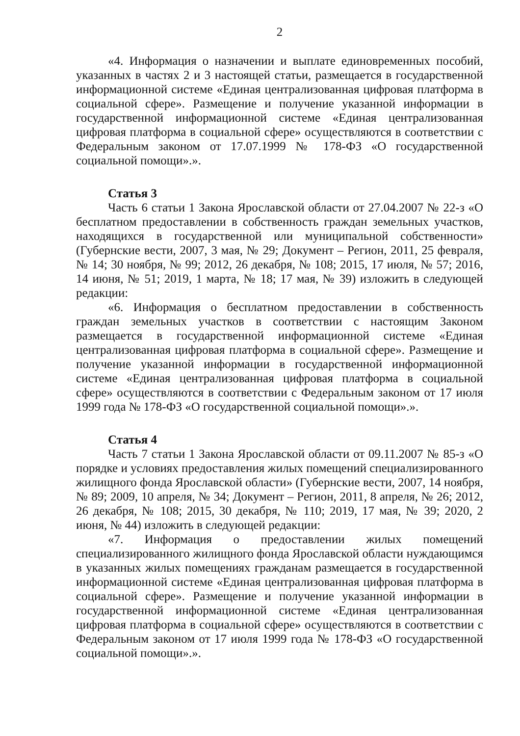2
«4. Информация о назначении и выплате единовременных пособий, указанных в частях 2 и 3 настоящей статьи, размещается в государственной информационной системе «Единая централизованная цифровая платформа в социальной сфере». Размещение и получение указанной информации в государственной информационной системе «Единая централизованная цифровая платформа в социальной сфере» осуществляются в соответствии с Федеральным законом от 17.07.1999 № 178-ФЗ «О государственной социальной помощи».».
Статья 3
Часть 6 статьи 1 Закона Ярославской области от 27.04.2007 № 22-з «О бесплатном предоставлении в собственность граждан земельных участков, находящихся в государственной или муниципальной собственности» (Губернские вести, 2007, 3 мая, № 29; Документ – Регион, 2011, 25 февраля, № 14; 30 ноября, № 99; 2012, 26 декабря, № 108; 2015, 17 июля, № 57; 2016, 14 июня, № 51; 2019, 1 марта, № 18; 17 мая, № 39) изложить в следующей редакции:
«6. Информация о бесплатном предоставлении в собственность граждан земельных участков в соответствии с настоящим Законом размещается в государственной информационной системе «Единая централизованная цифровая платформа в социальной сфере». Размещение и получение указанной информации в государственной информационной системе «Единая централизованная цифровая платформа в социальной сфере» осуществляются в соответствии с Федеральным законом от 17 июля 1999 года № 178-ФЗ «О государственной социальной помощи».».
Статья 4
Часть 7 статьи 1 Закона Ярославской области от 09.11.2007 № 85-з «О порядке и условиях предоставления жилых помещений специализированного жилищного фонда Ярославской области» (Губернские вести, 2007, 14 ноября, № 89; 2009, 10 апреля, № 34; Документ – Регион, 2011, 8 апреля, № 26; 2012, 26 декабря, № 108; 2015, 30 декабря, № 110; 2019, 17 мая, № 39; 2020, 2 июня, № 44) изложить в следующей редакции:
«7. Информация о предоставлении жилых помещений специализированного жилищного фонда Ярославской области нуждающимся в указанных жилых помещениях гражданам размещается в государственной информационной системе «Единая централизованная цифровая платформа в социальной сфере». Размещение и получение указанной информации в государственной информационной системе «Единая централизованная цифровая платформа в социальной сфере» осуществляются в соответствии с Федеральным законом от 17 июля 1999 года № 178-ФЗ «О государственной социальной помощи».».